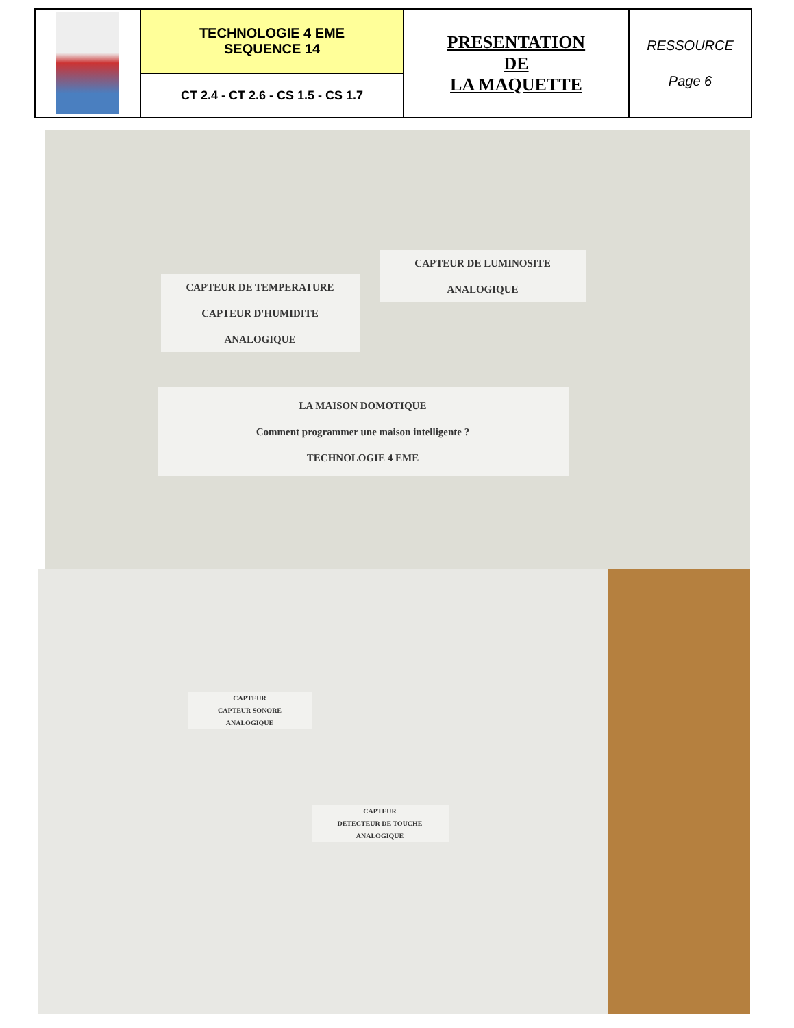| | TECHNOLOGIE 4 EME SEQUENCE 14 | PRESENTATION DE LA MAQUETTE | RESSOURCE Page 6 |
| | CT 2.4 - CT 2.6 - CS 1.5 - CS 1.7 | | |
CAPTEUR DE TEMPERATURE
CAPTEUR D'HUMIDITE
ANALOGIQUE
CAPTEUR DE LUMINOSITE
ANALOGIQUE
LA MAISON DOMOTIQUE
Comment programmer une maison intelligente ?
TECHNOLOGIE 4 EME
CAPTEUR
CAPTEUR SONORE
ANALOGIQUE
CAPTEUR
DETECTEUR DE TOUCHE
ANALOGIQUE